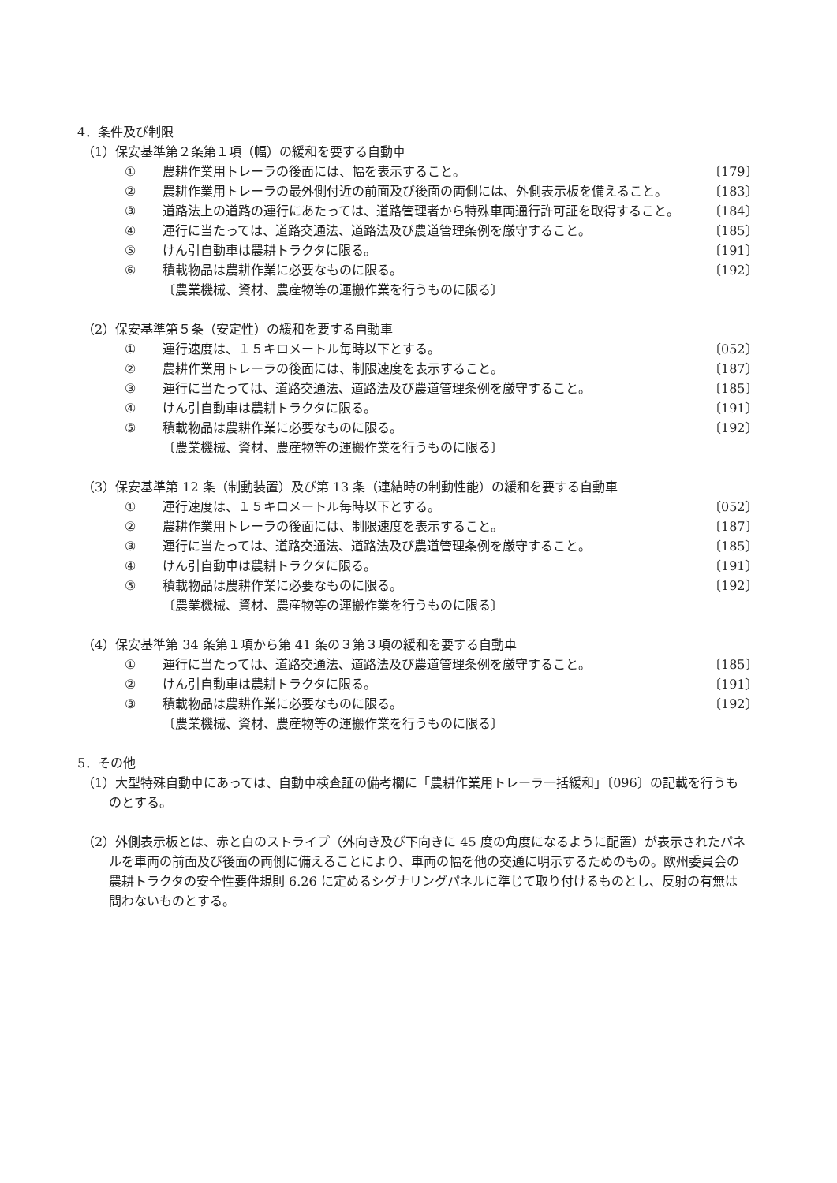4．条件及び制限
（1）保安基準第２条第１項（幅）の緩和を要する自動車
① 農耕作業用トレーラの後面には、幅を表示すること。 〔179〕
② 農耕作業用トレーラの最外側付近の前面及び後面の両側には、外側表示板を備えること。 〔183〕
③ 道路法上の道路の運行にあたっては、道路管理者から特殊車両通行許可証を取得すること。 〔184〕
④ 運行に当たっては、道路交通法、道路法及び農道管理条例を厳守すること。 〔185〕
⑤ けん引自動車は農耕トラクタに限る。 〔191〕
⑥ 積載物品は農耕作業に必要なものに限る。 〔192〕
〔農業機械、資材、農産物等の運搬作業を行うものに限る〕
（2）保安基準第５条（安定性）の緩和を要する自動車
① 運行速度は、１５キロメートル毎時以下とする。 〔052〕
② 農耕作業用トレーラの後面には、制限速度を表示すること。 〔187〕
③ 運行に当たっては、道路交通法、道路法及び農道管理条例を厳守すること。 〔185〕
④ けん引自動車は農耕トラクタに限る。 〔191〕
⑤ 積載物品は農耕作業に必要なものに限る。 〔192〕
〔農業機械、資材、農産物等の運搬作業を行うものに限る〕
（3）保安基準第 12 条（制動装置）及び第 13 条（連結時の制動性能）の緩和を要する自動車
① 運行速度は、１５キロメートル毎時以下とする。 〔052〕
② 農耕作業用トレーラの後面には、制限速度を表示すること。 〔187〕
③ 運行に当たっては、道路交通法、道路法及び農道管理条例を厳守すること。 〔185〕
④ けん引自動車は農耕トラクタに限る。 〔191〕
⑤ 積載物品は農耕作業に必要なものに限る。 〔192〕
〔農業機械、資材、農産物等の運搬作業を行うものに限る〕
（4）保安基準第 34 条第１項から第 41 条の３第３項の緩和を要する自動車
① 運行に当たっては、道路交通法、道路法及び農道管理条例を厳守すること。 〔185〕
② けん引自動車は農耕トラクタに限る。 〔191〕
③ 積載物品は農耕作業に必要なものに限る。 〔192〕
〔農業機械、資材、農産物等の運搬作業を行うものに限る〕
5．その他
（1）大型特殊自動車にあっては、自動車検査証の備考欄に「農耕作業用トレーラ一括緩和」〔096〕の記載を行うものとする。
（2）外側表示板とは、赤と白のストライプ（外向き及び下向きに 45 度の角度になるように配置）が表示されたパネルを車両の前面及び後面の両側に備えることにより、車両の幅を他の交通に明示するためのもの。欧州委員会の農耕トラクタの安全性要件規則 6.26 に定めるシグナリングパネルに準じて取り付けるものとし、反射の有無は問わないものとする。